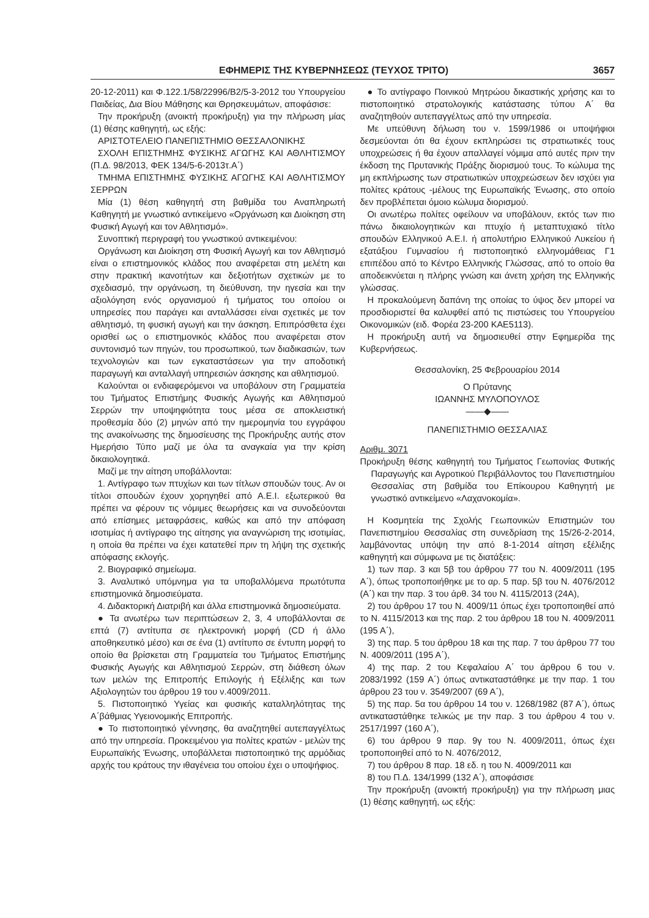ΕΦΗΜΕΡΙΣ ΤΗΣ ΚΥΒΕΡΝΗΣΕΩΣ (ΤΕΥΧΟΣ ΤΡΙΤΟ) 3657
20-12-2011) και Φ.122.1/58/22996/Β2/5-3-2012 του Υπουργείου Παιδείας, Δια Βίου Μάθησης και Θρησκευμάτων, αποφάσισε:
Την προκήρυξη (ανοικτή προκήρυξη) για την πλήρωση μίας (1) θέσης καθηγητή, ως εξής:
ΑΡΙΣΤΟΤΕΛΕΙΟ ΠΑΝΕΠΙΣΤΗΜΙΟ ΘΕΣΣΑΛΟΝΙΚΗΣ
ΣΧΟΛΗ ΕΠΙΣΤΗΜΗΣ ΦΥΣΙΚΗΣ ΑΓΩΓΗΣ ΚΑΙ ΑΘΛΗΤΙΣΜΟΥ (Π.Δ. 98/2013, ΦΕΚ 134/5-6-2013τ.Α΄)
ΤΜΗΜΑ ΕΠΙΣΤΗΜΗΣ ΦΥΣΙΚΗΣ ΑΓΩΓΗΣ ΚΑΙ ΑΘΛΗΤΙΣΜΟΥ ΣΕΡΡΩΝ
Μία (1) θέση καθηγητή στη βαθμίδα του Αναπληρωτή Καθηγητή με γνωστικό αντικείμενο «Οργάνωση και Διοίκηση στη Φυσική Αγωγή και τον Αθλητισμό».
Συνοπτική περιγραφή του γνωστικού αντικειμένου:
Οργάνωση και Διοίκηση στη Φυσική Αγωγή και τον Αθλητισμό είναι ο επιστημονικός κλάδος που αναφέρεται στη μελέτη και στην πρακτική ικανοτήτων και δεξιοτήτων σχετικών με το σχεδιασμό, την οργάνωση, τη διεύθυνση, την ηγεσία και την αξιολόγηση ενός οργανισμού ή τμήματος του οποίου οι υπηρεσίες που παράγει και ανταλλάσσει είναι σχετικές με τον αθλητισμό, τη φυσική αγωγή και την άσκηση. Επιπρόσθετα έχει ορισθεί ως ο επιστημονικός κλάδος που αναφέρεται στον συντονισμό των πηγών, του προσωπικού, των διαδικασιών, των τεχνολογιών και των εγκαταστάσεων για την αποδοτική παραγωγή και ανταλλαγή υπηρεσιών άσκησης και αθλητισμού.
Καλούνται οι ενδιαφερόμενοι να υποβάλουν στη Γραμματεία του Τμήματος Επιστήμης Φυσικής Αγωγής και Αθλητισμού Σερρών την υποψηφιότητα τους μέσα σε αποκλειστική προθεσμία δύο (2) μηνών από την ημερομηνία του εγγράφου της ανακοίνωσης της δημοσίευσης της Προκήρυξης αυτής στον Ημερήσιο Τύπο μαζί με όλα τα αναγκαία για την κρίση δικαιολογητικά.
Μαζί με την αίτηση υποβάλλονται:
1. Αντίγραφο των πτυχίων και των τίτλων σπουδών τους. Αν οι τίτλοι σπουδών έχουν χορηγηθεί από Α.Ε.Ι. εξωτερικού θα πρέπει να φέρουν τις νόμιμες θεωρήσεις και να συνοδεύονται από επίσημες μεταφράσεις, καθώς και από την απόφαση ισοτιμίας ή αντίγραφο της αίτησης για αναγνώριση της ισοτιμίας, η οποία θα πρέπει να έχει κατατεθεί πριν τη λήψη της σχετικής απόφασης εκλογής.
2. Βιογραφικό σημείωμα.
3. Αναλυτικό υπόμνημα για τα υποβαλλόμενα πρωτότυπα επιστημονικά δημοσιεύματα.
4. Διδακτορική Διατριβή και άλλα επιστημονικά δημοσιεύματα.
● Τα ανωτέρω των περιπτώσεων 2, 3, 4 υποβάλλονται σε επτά (7) αντίτυπα σε ηλεκτρονική μορφή (CD ή άλλο αποθηκευτικό μέσο) και σε ένα (1) αντίτυπο σε έντυπη μορφή το οποίο θα βρίσκεται στη Γραμματεία του Τμήματος Επιστήμης Φυσικής Αγωγής και Αθλητισμού Σερρών, στη διάθεση όλων των μελών της Επιτροπής Επιλογής ή Εξέλιξης και των Αξιολογητών του άρθρου 19 του ν.4009/2011.
5. Πιστοποιητικό Υγείας και φυσικής καταλληλότητας της Α΄βάθμιας Υγειονομικής Επιτροπής.
● Το πιστοποιητικό γέννησης, θα αναζητηθεί αυτεπαγγέλτως από την υπηρεσία. Προκειμένου για πολίτες κρατών - μελών της Ευρωπαϊκής Ένωσης, υποβάλλεται πιστοποιητικό της αρμόδιας αρχής του κράτους την ιθαγένεια του οποίου έχει ο υποψήφιος.
● Το αντίγραφο Ποινικού Μητρώου δικαστικής χρήσης και το πιστοποιητικό στρατολογικής κατάστασης τύπου Α΄ θα αναζητηθούν αυτεπαγγέλτως από την υπηρεσία.
Με υπεύθυνη δήλωση του ν. 1599/1986 οι υποψήφιοι δεσμεύονται ότι θα έχουν εκπληρώσει τις στρατιωτικές τους υποχρεώσεις ή θα έχουν απαλλαγεί νόμιμα από αυτές πριν την έκδοση της Πρυτανικής Πράξης διορισμού τους. Το κώλυμα της μη εκπλήρωσης των στρατιωτικών υποχρεώσεων δεν ισχύει για πολίτες κράτους -μέλους της Ευρωπαϊκής Ένωσης, στο οποίο δεν προβλέπεται όμοιο κώλυμα διορισμού.
Οι ανωτέρω πολίτες οφείλουν να υποβάλουν, εκτός των πιο πάνω δικαιολογητικών και πτυχίο ή μεταπτυχιακό τίτλο σπουδών Ελληνικού Α.Ε.Ι. ή απολυτήριο Ελληνικού Λυκείου ή εξατάξιου Γυμνασίου ή πιστοποιητικό ελληνομάθειας Γ1 επιπέδου από το Κέντρο Ελληνικής Γλώσσας, από το οποίο θα αποδεικνύεται η πλήρης γνώση και άνετη χρήση της Ελληνικής γλώσσας.
Η προκαλούμενη δαπάνη της οποίας το ύψος δεν μπορεί να προσδιοριστεί θα καλυφθεί από τις πιστώσεις του Υπουργείου Οικονομικών (ειδ. Φορέα 23-200 ΚΑΕ5113).
Η προκήρυξη αυτή να δημοσιευθεί στην Εφημερίδα της Κυβερνήσεως.
Θεσσαλονίκη, 25 Φεβρουαρίου 2014
Ο Πρύτανης
ΙΩΑΝΝΗΣ ΜΥΛΟΠΟΥΛΟΣ
——◆——
ΠΑΝΕΠΙΣΤΗΜΙΟ ΘΕΣΣΑΛΙΑΣ
Αριθμ. 3071
Προκήρυξη θέσης καθηγητή του Τμήματος Γεωπονίας Φυτικής Παραγωγής και Αγροτικού Περιβάλλοντος του Πανεπιστημίου Θεσσαλίας στη βαθμίδα του Επίκουρου Καθηγητή με γνωστικό αντικείμενο «Λαχανοκομία».
Η Κοσμητεία της Σχολής Γεωπονικών Επιστημών του Πανεπιστημίου Θεσσαλίας στη συνεδρίαση της 15/26-2-2014, λαμβάνοντας υπόψη την από 8-1-2014 αίτηση εξέλιξης καθηγητή και σύμφωνα με τις διατάξεις:
1) των παρ. 3 και 5β του άρθρου 77 του Ν. 4009/2011 (195 Α΄), όπως τροποποιήθηκε με το αρ. 5 παρ. 5β του Ν. 4076/2012 (Α΄) και την παρ. 3 του άρθ. 34 του Ν. 4115/2013 (24Α),
2) του άρθρου 17 του Ν. 4009/11 όπως έχει τροποποιηθεί από το Ν. 4115/2013 και της παρ. 2 του άρθρου 18 του Ν. 4009/2011 (195 Α΄),
3) της παρ. 5 του άρθρου 18 και της παρ. 7 του άρθρου 77 του Ν. 4009/2011 (195 Α΄),
4) της παρ. 2 του Κεφαλαίου Α΄ του άρθρου 6 του ν. 2083/1992 (159 Α΄) όπως αντικαταστάθηκε με την παρ. 1 του άρθρου 23 του ν. 3549/2007 (69 Α΄),
5) της παρ. 5α του άρθρου 14 του ν. 1268/1982 (87 Α΄), όπως αντικαταστάθηκε τελικώς με την παρ. 3 του άρθρου 4 του ν. 2517/1997 (160 Α΄),
6) του άρθρου 9 παρ. 9γ του Ν. 4009/2011, όπως έχει τροποποιηθεί από το Ν. 4076/2012,
7) του άρθρου 8 παρ. 18 εδ. η του Ν. 4009/2011 και
8) του Π.Δ. 134/1999 (132 Α΄), αποφάσισε
Την προκήρυξη (ανοικτή προκήρυξη) για την πλήρωση μιας (1) θέσης καθηγητή, ως εξής: